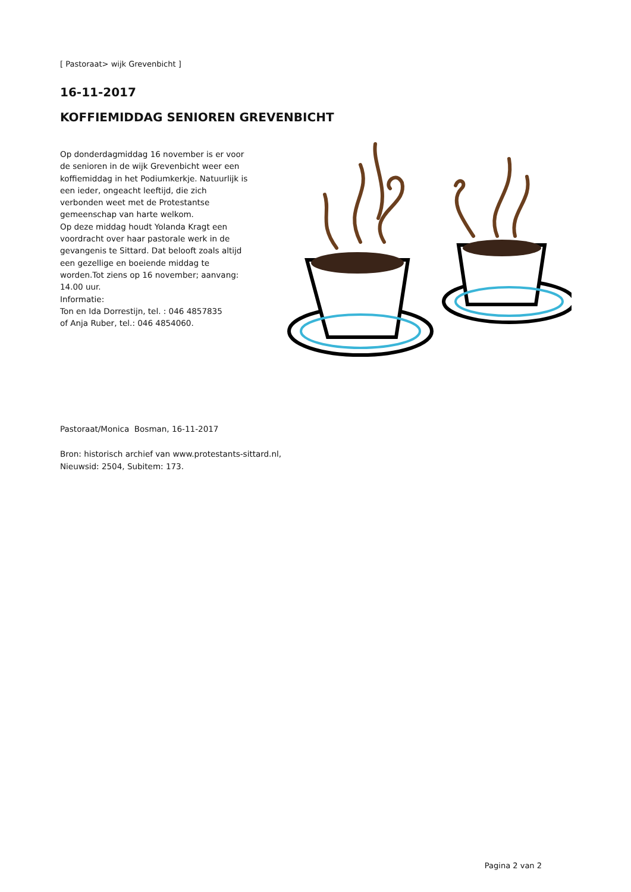[ Pastoraat> wijk Grevenbicht ]
16-11-2017
KOFFIEMIDDAG SENIOREN GREVENBICHT
Op donderdagmiddag 16 november is er voor de senioren in de wijk Grevenbicht weer een koffiemiddag in het Podiumkerkje. Natuurlijk is een ieder, ongeacht leeftijd, die zich verbonden weet met de Protestantse gemeenschap van harte welkom.
Op deze middag houdt Yolanda Kragt een voordracht over haar pastorale werk in de gevangenis te Sittard. Dat belooft zoals altijd een gezellige en boeiende middag te worden.Tot ziens op 16 november; aanvang: 14.00 uur.
Informatie:
Ton en Ida Dorrestijn, tel. : 046 4857835
of Anja Ruber, tel.: 046 4854060.
Pastoraat/Monica Bosman, 16-11-2017
Bron: historisch archief van www.protestants-sittard.nl,
Nieuwsid: 2504, Subitem: 173.
Pagina 2 van 2